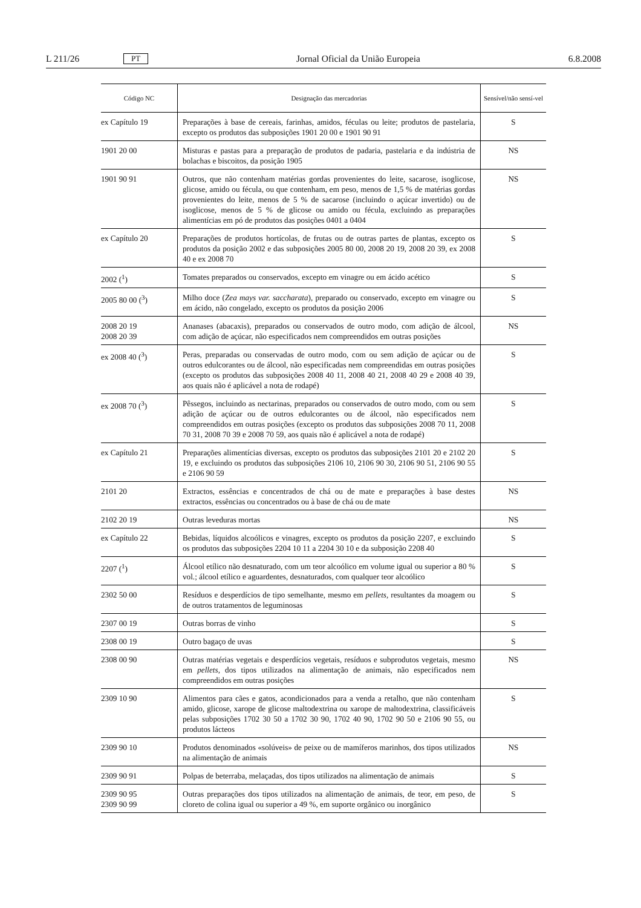L 211/26 PT Jornal Oficial da União Europeia 6.8.2008
| Código NC | Designação das mercadorias | Sensível/não sensí-vel |
| --- | --- | --- |
| ex Capítulo 19 | Preparações à base de cereais, farinhas, amidos, féculas ou leite; produtos de pastelaria, excepto os produtos das subposições 1901 20 00 e 1901 90 91 | S |
| 1901 20 00 | Misturas e pastas para a preparação de produtos de padaria, pastelaria e da indústria de bolachas e biscoitos, da posição 1905 | NS |
| 1901 90 91 | Outros, que não contenham matérias gordas provenientes do leite, sacarose, isoglicose, glicose, amido ou fécula, ou que contenham, em peso, menos de 1,5 % de matérias gordas provenientes do leite, menos de 5 % de sacarose (incluindo o açúcar invertido) ou de isoglicose, menos de 5 % de glicose ou amido ou fécula, excluindo as preparações alimentícias em pó de produtos das posições 0401 a 0404 | NS |
| ex Capítulo 20 | Preparações de produtos hortícolas, de frutas ou de outras partes de plantas, excepto os produtos da posição 2002 e das subposições 2005 80 00, 2008 20 19, 2008 20 39, ex 2008 40 e ex 2008 70 | S |
| 2002 (<sup>1</sup>) | Tomates preparados ou conservados, excepto em vinagre ou em ácido acético | S |
| 2005 80 00 (<sup>3</sup>) | Milho doce ( Zea mays var. saccharata ), preparado ou conservado, excepto em vinagre ou em ácido, não congelado, excepto os produtos da posição 2006 | S |
| 2008 20 19 2008 20 39 | Ananases (abacaxis), preparados ou conservados de outro modo, com adição de álcool, com adição de açúcar, não especificados nem compreendidos em outras posições | NS |
| ex 2008 40 (<sup>3</sup>) | Peras, preparadas ou conservadas de outro modo, com ou sem adição de açúcar ou de outros edulcorantes ou de álcool, não especificadas nem compreendidas em outras posições (excepto os produtos das subposições 2008 40 11, 2008 40 21, 2008 40 29 e 2008 40 39, aos quais não é aplicável a nota de rodapé) | S |
| ex 2008 70 (<sup>3</sup>) | Pêssegos, incluindo as nectarinas, preparados ou conservados de outro modo, com ou sem adição de açúcar ou de outros edulcorantes ou de álcool, não especificados nem compreendidos em outras posições (excepto os produtos das subposições 2008 70 11, 2008 70 31, 2008 70 39 e 2008 70 59, aos quais não é aplicável a nota de rodapé) | S |
| ex Capítulo 21 | Preparações alimentícias diversas, excepto os produtos das subposições 2101 20 e 2102 20 19, e excluindo os produtos das subposições 2106 10, 2106 90 30, 2106 90 51, 2106 90 55 e 2106 90 59 | S |
| 2101 20 | Extractos, essências e concentrados de chá ou de mate e preparações à base destes extractos, essências ou concentrados ou à base de chá ou de mate | NS |
| 2102 20 19 | Outras leveduras mortas | NS |
| ex Capítulo 22 | Bebidas, líquidos alcoólicos e vinagres, excepto os produtos da posição 2207, e excluindo os produtos das subposições 2204 10 11 a 2204 30 10 e da subposição 2208 40 | S |
| 2207 (<sup>1</sup>) | Álcool etílico não desnaturado, com um teor alcoólico em volume igual ou superior a 80 % vol.; álcool etílico e aguardentes, desnaturados, com qualquer teor alcoólico | S |
| 2302 50 00 | Resíduos e desperdícios de tipo semelhante, mesmo em pellets , resultantes da moagem ou de outros tratamentos de leguminosas | S |
| 2307 00 19 | Outras borras de vinho | S |
| 2308 00 19 | Outro bagaço de uvas | S |
| 2308 00 90 | Outras matérias vegetais e desperdícios vegetais, resíduos e subprodutos vegetais, mesmo em pellets , dos tipos utilizados na alimentação de animais, não especificados nem compreendidos em outras posições | NS |
| 2309 10 90 | Alimentos para cães e gatos, acondicionados para a venda a retalho, que não contenham amido, glicose, xarope de glicose maltodextrina ou xarope de maltodextrina, classificáveis pelas subposições 1702 30 50 a 1702 30 90, 1702 40 90, 1702 90 50 e 2106 90 55, ou produtos lácteos | S |
| 2309 90 10 | Produtos denominados «solúveis» de peixe ou de mamíferos marinhos, dos tipos utilizados na alimentação de animais | NS |
| 2309 90 91 | Polpas de beterraba, melaçadas, dos tipos utilizados na alimentação de animais | S |
| 2309 90 95 2309 90 99 | Outras preparações dos tipos utilizados na alimentação de animais, de teor, em peso, de cloreto de colina igual ou superior a 49 %, em suporte orgânico ou inorgânico | S |